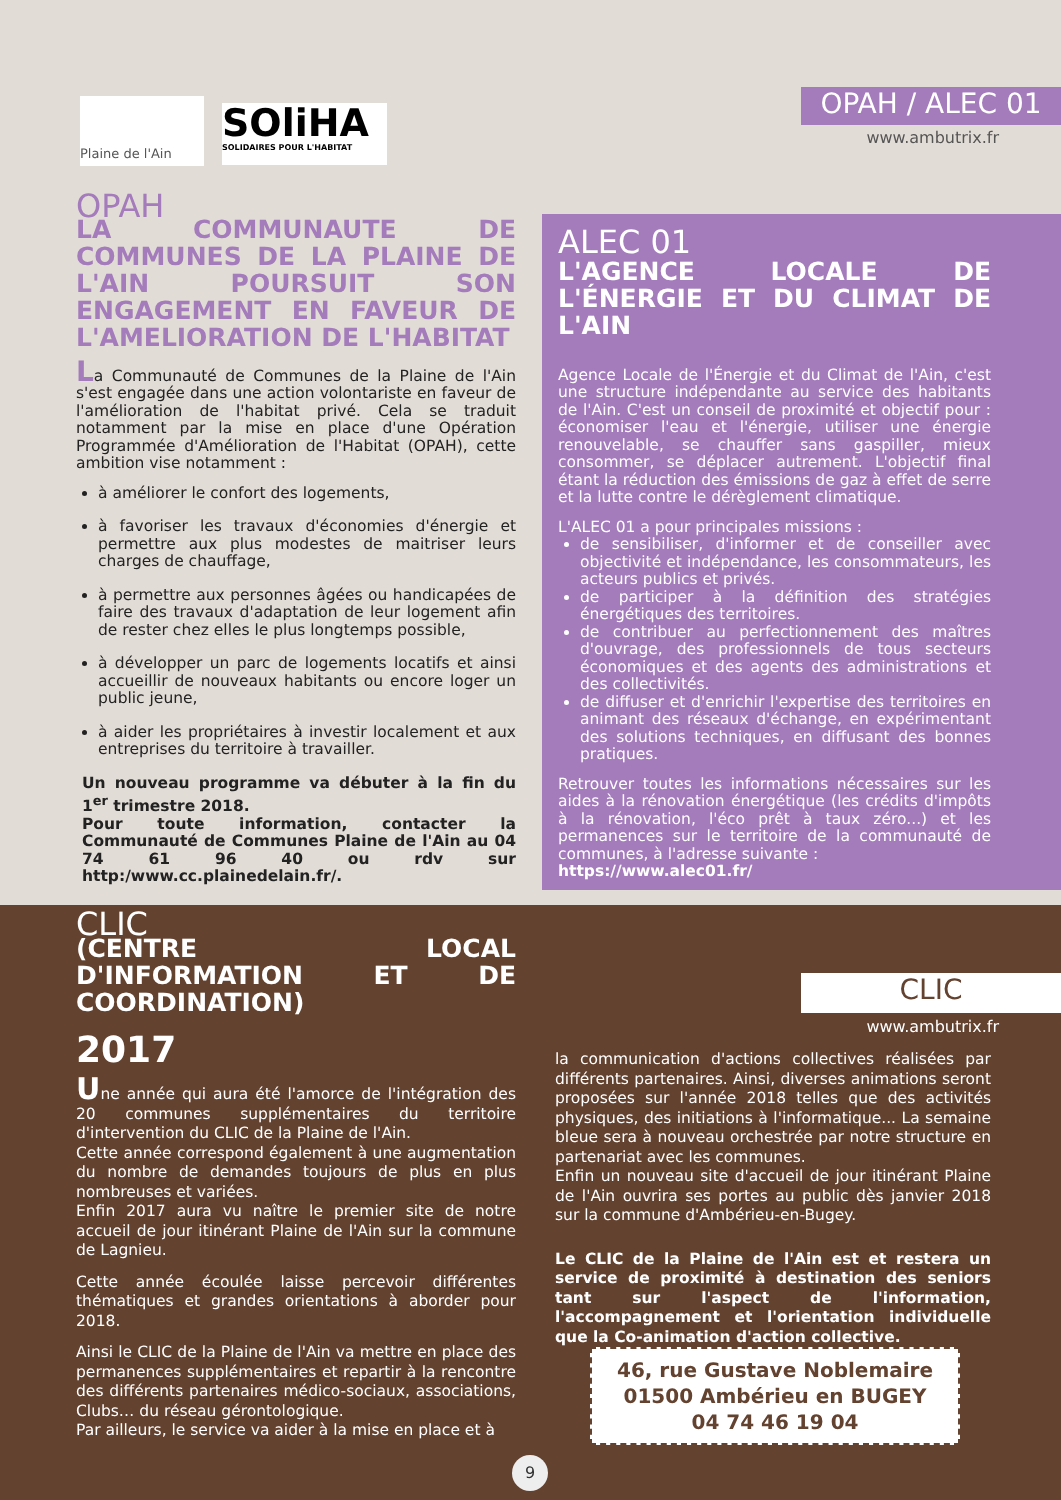Plaine de l'Ain
SOliHA
SOLIDAIRES POUR L'HABITAT
OPAH / ALEC 01
www.ambutrix.fr
OPAH
LA COMMUNAUTE DE COMMUNES DE LA PLAINE DE L'AIN POURSUIT SON ENGAGEMENT EN FAVEUR DE L'AMELIORATION DE L'HABITAT
La Communauté de Communes de la Plaine de l'Ain s'est engagée dans une action volontariste en faveur de l'amélioration de l'habitat privé. Cela se traduit notamment par la mise en place d'une Opération Programmée d'Amélioration de l'Habitat (OPAH), cette ambition vise notamment :
à améliorer le confort des logements,
à favoriser les travaux d'économies d'énergie et permettre aux plus modestes de maitriser leurs charges de chauffage,
à permettre aux personnes âgées ou handicapées de faire des travaux d'adaptation de leur logement afin de rester chez elles le plus longtemps possible,
à développer un parc de logements locatifs et ainsi accueillir de nouveaux habitants ou encore loger un public jeune,
à aider les propriétaires à investir localement et aux entreprises du territoire à travailler.
Un nouveau programme va débuter à la fin du 1<sup>er</sup> trimestre 2018.
Pour toute information, contacter la Communauté de Communes Plaine de l'Ain au 04 74 61 96 40 ou rdv sur http:/www.cc.plainedelain.fr/.
ALEC 01
L'AGENCE LOCALE DE L'ÉNERGIE ET DU CLIMAT DE L'AIN
Agence Locale de l'Énergie et du Climat de l'Ain, c'est une structure indépendante au service des habitants de l'Ain. C'est un conseil de proximité et objectif pour : économiser l'eau et l'énergie, utiliser une énergie renouvelable, se chauffer sans gaspiller, mieux consommer, se déplacer autrement. L'objectif final étant la réduction des émissions de gaz à effet de serre et la lutte contre le dérèglement climatique.
L'ALEC 01 a pour principales missions :
de sensibiliser, d'informer et de conseiller avec objectivité et indépendance, les consommateurs, les acteurs publics et privés.
de participer à la définition des stratégies énergétiques des territoires.
de contribuer au perfectionnement des maîtres d'ouvrage, des professionnels de tous secteurs économiques et des agents des administrations et des collectivités.
de diffuser et d'enrichir l'expertise des territoires en animant des réseaux d'échange, en expérimentant des solutions techniques, en diffusant des bonnes pratiques.
Retrouver toutes les informations nécessaires sur les aides à la rénovation énergétique (les crédits d'impôts à la rénovation, l'éco prêt à taux zéro...) et les permanences sur le territoire de la communauté de communes, à l'adresse suivante :
https://www.alec01.fr/
CLIC
www.ambutrix.fr
CLIC
(CENTRE LOCAL D'INFORMATION ET DE COORDINATION)
2017
Une année qui aura été l'amorce de l'intégration des 20 communes supplémentaires du territoire d'intervention du CLIC de la Plaine de l'Ain.
Cette année correspond également à une augmentation du nombre de demandes toujours de plus en plus nombreuses et variées.
Enfin 2017 aura vu naître le premier site de notre accueil de jour itinérant Plaine de l'Ain sur la commune de Lagnieu.
Cette année écoulée laisse percevoir différentes thématiques et grandes orientations à aborder pour 2018.
Ainsi le CLIC de la Plaine de l'Ain va mettre en place des permanences supplémentaires et repartir à la rencontre des différents partenaires médico-sociaux, associations, Clubs… du réseau gérontologique.
Par ailleurs, le service va aider à la mise en place et à
la communication d'actions collectives réalisées par différents partenaires. Ainsi, diverses animations seront proposées sur l'année 2018 telles que des activités physiques, des initiations à l'informatique... La semaine bleue sera à nouveau orchestrée par notre structure en partenariat avec les communes.
Enfin un nouveau site d'accueil de jour itinérant Plaine de l'Ain ouvrira ses portes au public dès janvier 2018 sur la commune d'Ambérieu-en-Bugey.
Le CLIC de la Plaine de l'Ain est et restera un service de proximité à destination des seniors tant sur l'aspect de l'information, l'accompagnement et l'orientation individuelle que la Co-animation d'action collective.
46, rue Gustave Noblemaire
01500 Ambérieu en BUGEY
04 74 46 19 04
9